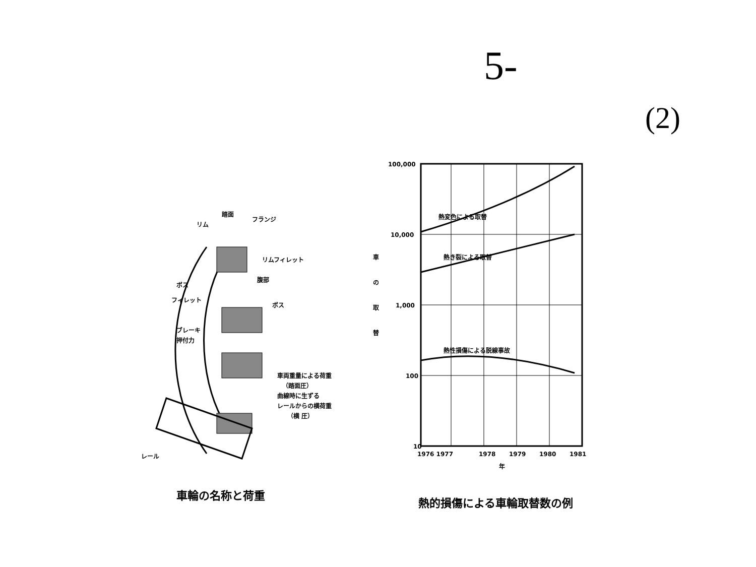5-
(2)
踏面
フランジ
リム
リムフィレット
腹部
ボス
フィレット
ボス
ブレーキ
押付力
車両重量による荷重
（踏面圧）
曲線時に生ずる
レールからの横荷重
（横 圧）
レール
100,000
10,000
1,000
100
10
熱変色による取替
熱き裂による取替
熱性損傷による脱線事故
車
の
取
替
1976 1977
1978
1979
1980
1981
年
車輪の名称と荷重
熱的損傷による車輪取替数の例